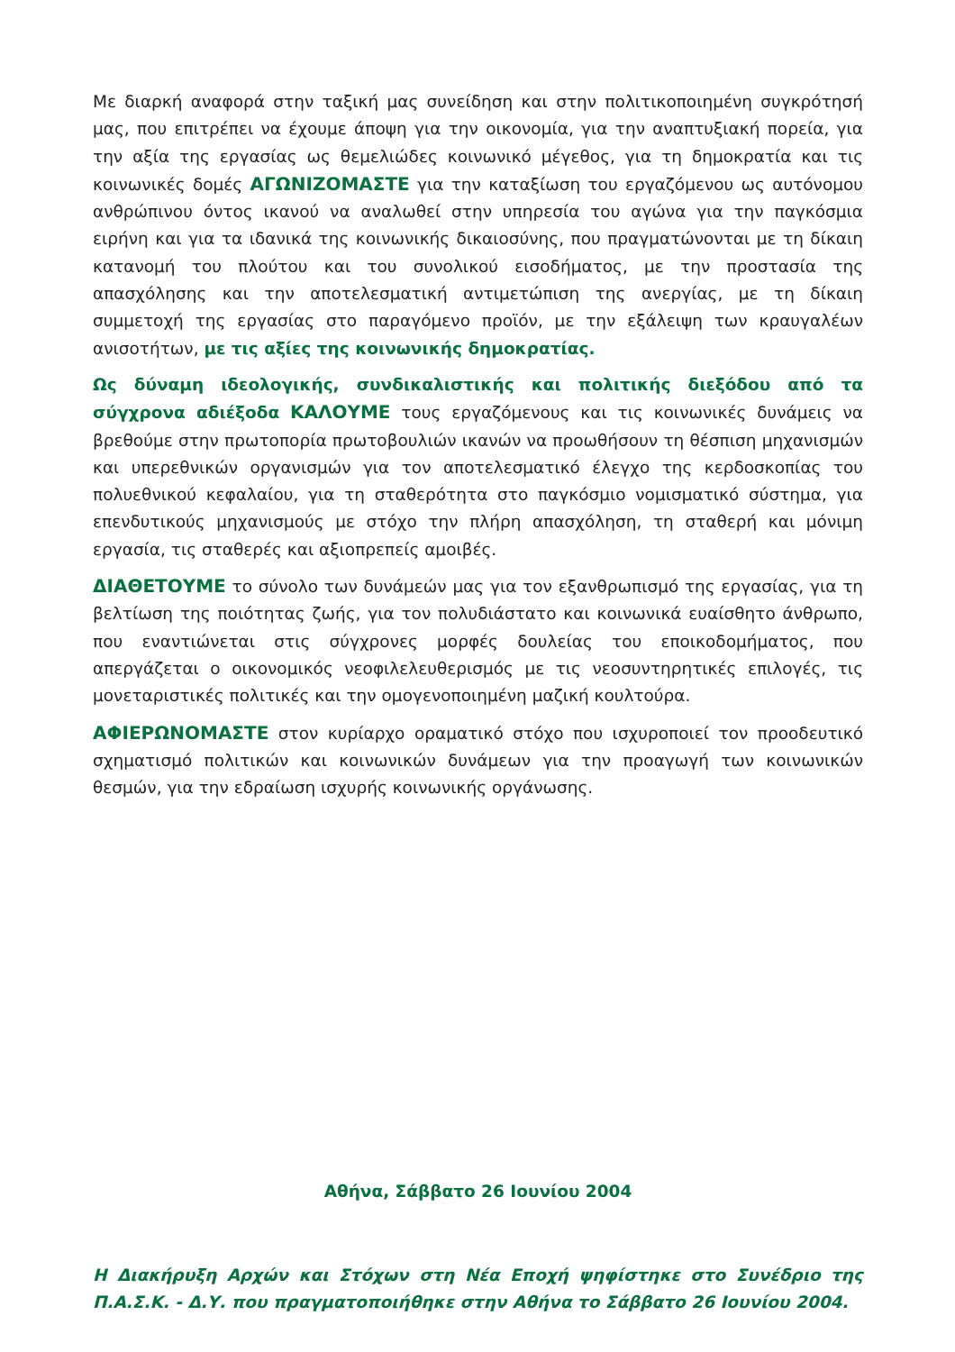Με διαρκή αναφορά στην ταξική μας συνείδηση και στην πολιτικοποιημένη συγκρότησή μας, που επιτρέπει να έχουμε άποψη για την οικονομία, για την αναπτυξιακή πορεία, για την αξία της εργασίας ως θεμελιώδες κοινωνικό μέγεθος, για τη δημοκρατία και τις κοινωνικές δομές ΑΓΩΝΙΖΟΜΑΣΤΕ για την καταξίωση του εργαζόμενου ως αυτόνομου ανθρώπινου όντος ικανού να αναλωθεί στην υπηρεσία του αγώνα για την παγκόσμια ειρήνη και για τα ιδανικά της κοινωνικής δικαιοσύνης, που πραγματώνονται με τη δίκαιη κατανομή του πλούτου και του συνολικού εισοδήματος, με την προστασία της απασχόλησης και την αποτελεσματική αντιμετώπιση της ανεργίας, με τη δίκαιη συμμετοχή της εργασίας στο παραγόμενο προϊόν, με την εξάλειψη των κραυγαλέων ανισοτήτων, με τις αξίες της κοινωνικής δημοκρατίας.
Ως δύναμη ιδεολογικής, συνδικαλιστικής και πολιτικής διεξόδου από τα σύγχρονα αδιέξοδα ΚΑΛΟΥΜΕ τους εργαζόμενους και τις κοινωνικές δυνάμεις να βρεθούμε στην πρωτοπορία πρωτοβουλιών ικανών να προωθήσουν τη θέσπιση μηχανισμών και υπερεθνικών οργανισμών για τον αποτελεσματικό έλεγχο της κερδοσκοπίας του πολυεθνικού κεφαλαίου, για τη σταθερότητα στο παγκόσμιο νομισματικό σύστημα, για επενδυτικούς μηχανισμούς με στόχο την πλήρη απασχόληση, τη σταθερή και μόνιμη εργασία, τις σταθερές και αξιοπρεπείς αμοιβές.
ΔΙΑΘΕΤΟΥΜΕ το σύνολο των δυνάμεών μας για τον εξανθρωπισμό της εργασίας, για τη βελτίωση της ποιότητας ζωής, για τον πολυδιάστατο και κοινωνικά ευαίσθητο άνθρωπο, που εναντιώνεται στις σύγχρονες μορφές δουλείας του εποικοδομήματος, που απεργάζεται ο οικονομικός νεοφιλελευθερισμός με τις νεοσυντηρητικές επιλογές, τις μονεταριστικές πολιτικές και την ομογενοποιημένη μαζική κουλτούρα.
ΑΦΙΕΡΩΝΟΜΑΣΤΕ στον κυρίαρχο οραματικό στόχο που ισχυροποιεί τον προοδευτικό σχηματισμό πολιτικών και κοινωνικών δυνάμεων για την προαγωγή των κοινωνικών θεσμών, για την εδραίωση ισχυρής κοινωνικής οργάνωσης.
Αθήνα, Σάββατο 26 Ιουνίου 2004
Η Διακήρυξη Αρχών και Στόχων στη Νέα Εποχή ψηφίστηκε στο Συνέδριο της Π.Α.Σ.Κ. - Δ.Υ. που πραγματοποιήθηκε στην Αθήνα το Σάββατο 26 Ιουνίου 2004.